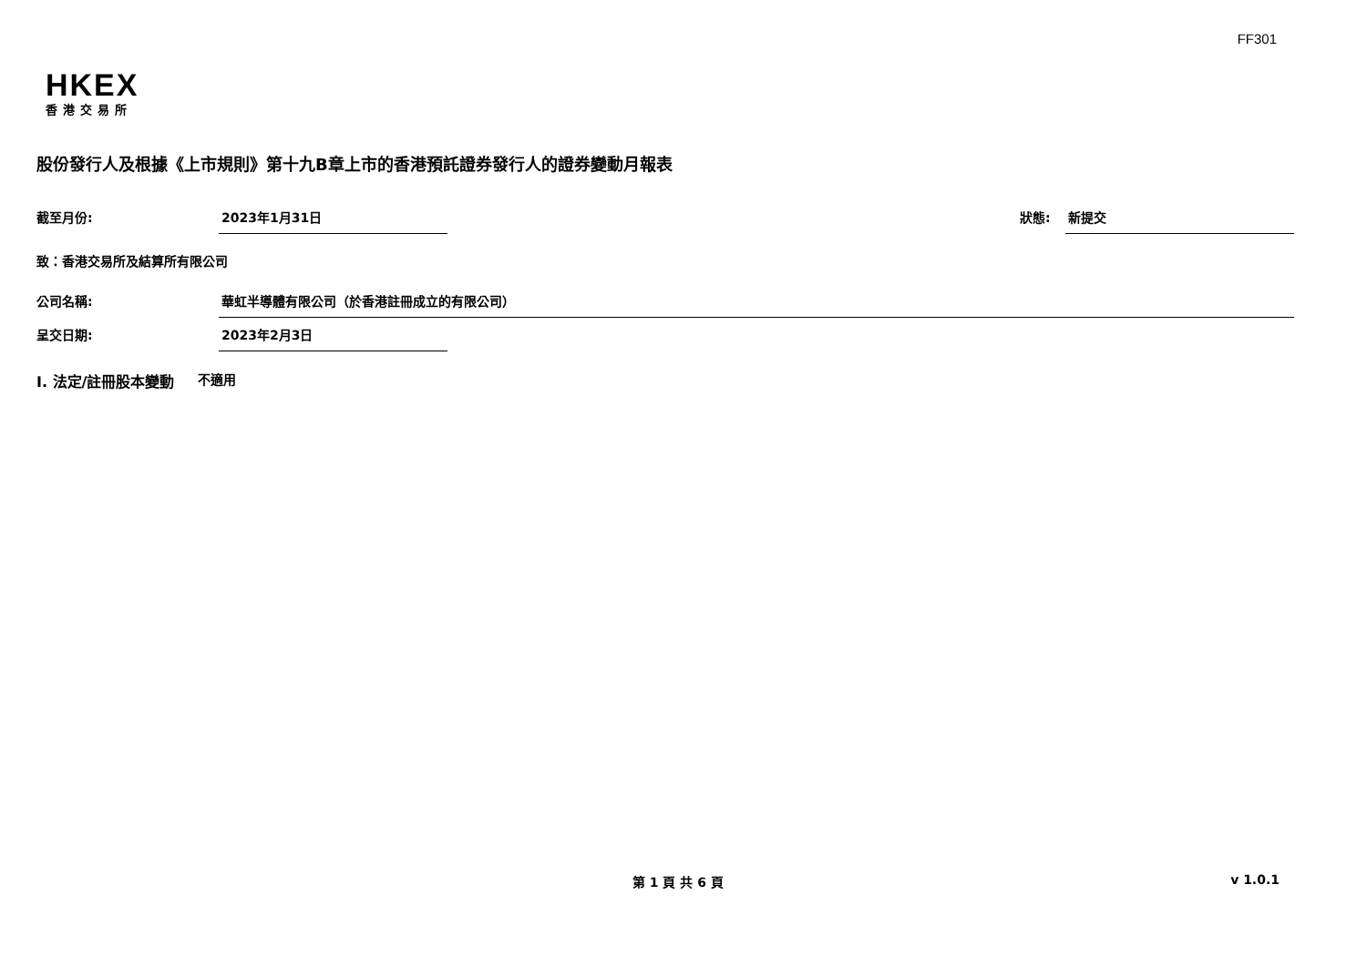FF301
HKEX
香港交易所
股份發行人及根據《上市規則》第十九B章上市的香港預託證券發行人的證券變動月報表
截至月份: 2023年1月31日 狀態: 新提交
致：香港交易所及結算所有限公司
公司名稱: 華虹半導體有限公司（於香港註冊成立的有限公司）
呈交日期: 2023年2月3日
I. 法定/註冊股本變動 不適用
第 1 頁 共 6 頁 v 1.0.1